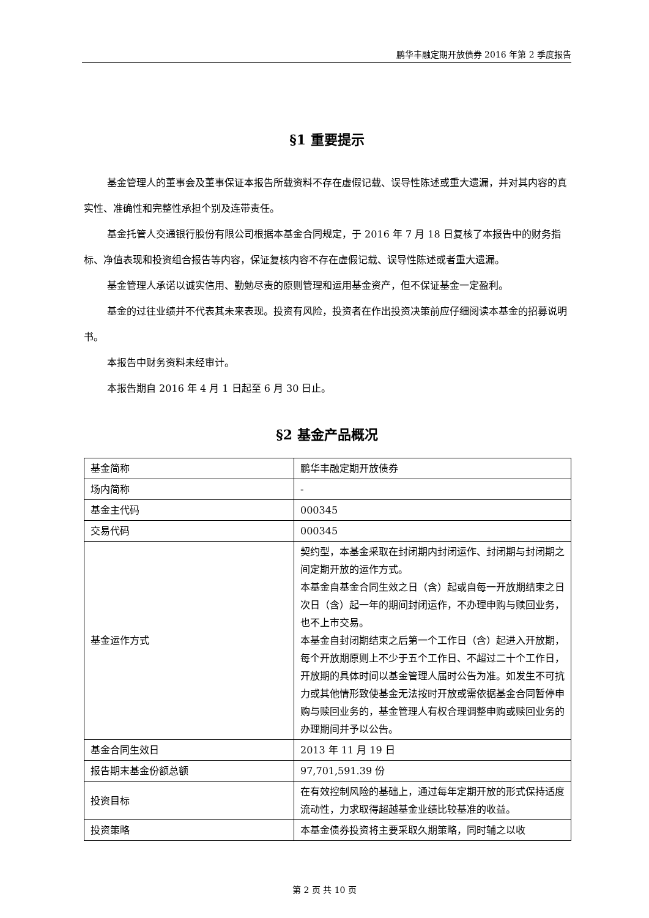鹏华丰融定期开放债券 2016 年第 2 季度报告
§1 重要提示
基金管理人的董事会及董事保证本报告所载资料不存在虚假记载、误导性陈述或重大遗漏，并对其内容的真实性、准确性和完整性承担个别及连带责任。
基金托管人交通银行股份有限公司根据本基金合同规定，于 2016 年 7 月 18 日复核了本报告中的财务指标、净值表现和投资组合报告等内容，保证复核内容不存在虚假记载、误导性陈述或者重大遗漏。
基金管理人承诺以诚实信用、勤勉尽责的原则管理和运用基金资产，但不保证基金一定盈利。
基金的过往业绩并不代表其未来表现。投资有风险，投资者在作出投资决策前应仔细阅读本基金的招募说明书。
本报告中财务资料未经审计。
本报告期自 2016 年 4 月 1 日起至 6 月 30 日止。
§2 基金产品概况
| 基金简称 | 鹏华丰融定期开放债券 |
| 场内简称 | - |
| 基金主代码 | 000345 |
| 交易代码 | 000345 |
| 基金运作方式 | 契约型，本基金采取在封闭期内封闭运作、封闭期与封闭期之间定期开放的运作方式。 本基金自基金合同生效之日（含）起或自每一开放期结束之日次日（含）起一年的期间封闭运作，不办理申购与赎回业务，也不上市交易。 本基金自封闭期结束之后第一个工作日（含）起进入开放期，每个开放期原则上不少于五个工作日、不超过二十个工作日，开放期的具体时间以基金管理人届时公告为准。如发生不可抗力或其他情形致使基金无法按时开放或需依据基金合同暂停申购与赎回业务的，基金管理人有权合理调整申购或赎回业务的办理期间并予以公告。 |
| 基金合同生效日 | 2013 年 11 月 19 日 |
| 报告期末基金份额总额 | 97,701,591.39 份 |
| 投资目标 | 在有效控制风险的基础上，通过每年定期开放的形式保持适度流动性，力求取得超越基金业绩比较基准的收益。 |
| 投资策略 | 本基金债券投资将主要采取久期策略，同时辅之以收 |
第 2 页 共 10 页